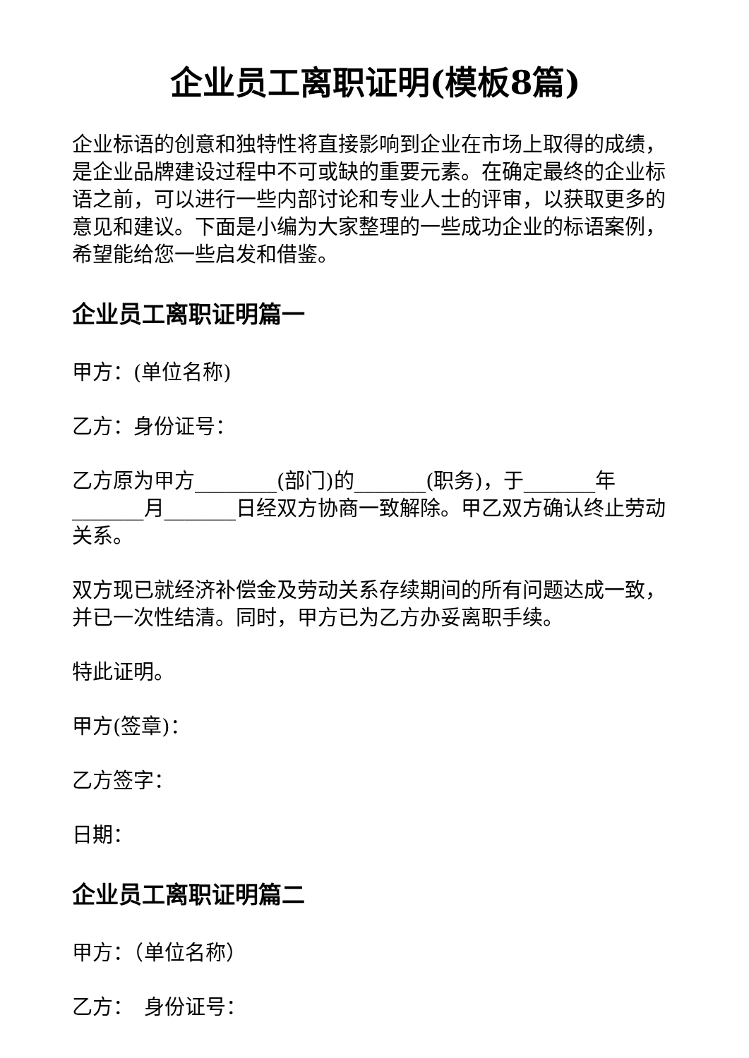企业员工离职证明(模板8篇)
企业标语的创意和独特性将直接影响到企业在市场上取得的成绩，是企业品牌建设过程中不可或缺的重要元素。在确定最终的企业标语之前，可以进行一些内部讨论和专业人士的评审，以获取更多的意见和建议。下面是小编为大家整理的一些成功企业的标语案例，希望能给您一些启发和借鉴。
企业员工离职证明篇一
甲方：(单位名称)
乙方：身份证号：
乙方原为甲方________(部门)的_______(职务)，于_______年_______月_______日经双方协商一致解除。甲乙双方确认终止劳动关系。
双方现已就经济补偿金及劳动关系存续期间的所有问题达成一致，并已一次性结清。同时，甲方已为乙方办妥离职手续。
特此证明。
甲方(签章)：
乙方签字：
日期：
企业员工离职证明篇二
甲方：（单位名称）
乙方：　身份证号：